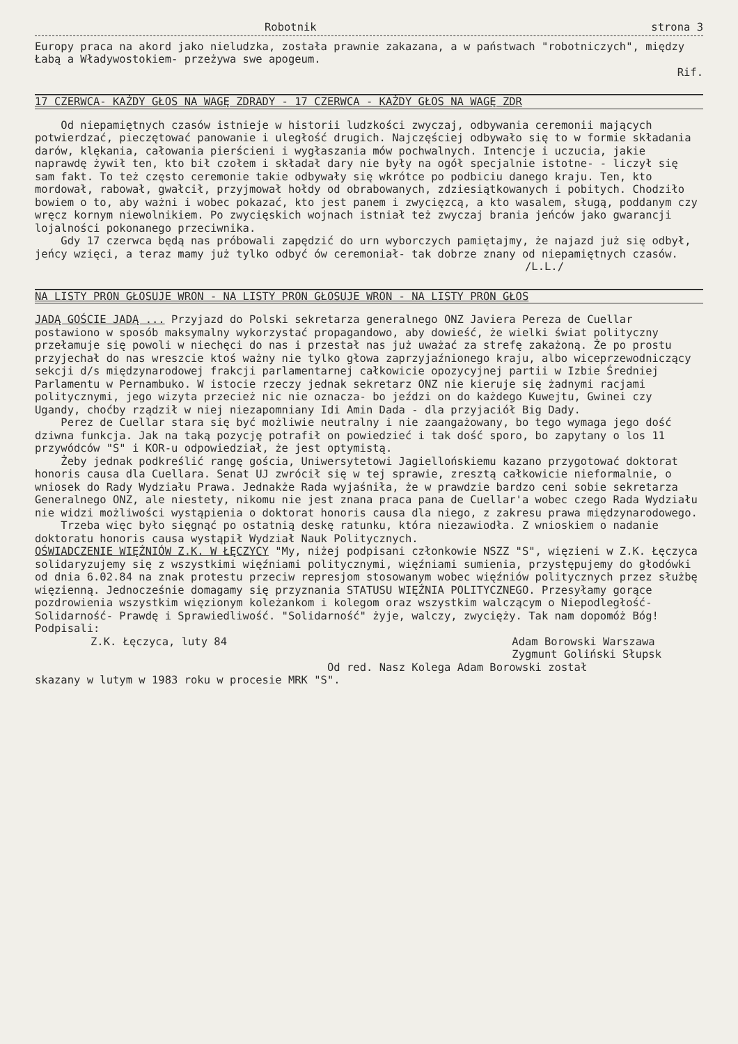Robotnik strona 3
Europy praca na akord jako nieludzka, została prawnie zakazana, a w państwach "robotniczych", między Łabą a Władywostokiem- przeżywa swe apogeum.
Rif.
17 CZERWCA- KAŻDY GŁOS NA WAGĘ ZDRADY - 17 CZERWCA - KAŻDY GŁOS NA WAGĘ ZDR
Od niepamiętnych czasów istnieje w historii ludzkości zwyczaj, odbywania ceremonii mających potwierdzać, pieczętować panowanie i uległość drugich. Najczęściej odbywało się to w formie składania darów, klękania, całowania pierścieni i wygłaszania mów pochwalnych. Intencje i uczucia, jakie naprawdę żywił ten, kto bił czołem i składał dary nie były na ogół specjalnie istotne- - liczył się sam fakt. To też często ceremonie takie odbywały się wkrótce po podbiciu danego kraju. Ten, kto mordował, rabował, gwałcił, przyjmował hołdy od obrabowanych, zdziesiątkowanych i pobitych. Chodziło bowiem o to, aby ważni i wobec pokazać, kto jest panem i zwycięzcą, a kto wasalem, sługą, poddanym czy wręcz kornym niewolnikiem. Po zwycięskich wojnach istniał też zwyczaj brania jeńców jako gwarancji lojalności pokonanego przeciwnika. Gdy 17 czerwca będą nas próbowali zapędzić do urn wyborczych pamiętajmy, że najazd już się odbył, jeńcy wzięci, a teraz mamy już tylko odbyć ów ceremoniał- tak dobrze znany od niepamiętnych czasów.
/L.L./
NA LISTY PRON GŁOSUJE WRON - NA LISTY PRON GŁOSUJE WRON - NA LISTY PRON GŁOS
JADĄ GOŚCIE JADĄ ... Przyjazd do Polski sekretarza generalnego ONZ Javiera Pereza de Cuellar postawiono w sposób maksymalny wykorzystać propagandowo, aby dowieść, że wielki świat polityczny przełamuje się powoli w niechęci do nas i przestał nas już uważać za strefę zakażoną. Że po prostu przyjechał do nas wreszcie ktoś ważny nie tylko głowa zaprzyjaźnionego kraju, albo wiceprzewodniczący sekcji d/s międzynarodowej frakcji parlamentarnej całkowicie opozycyjnej partii w Izbie Średniej Parlamentu w Pernambuko. W istocie rzeczy jednak sekretarz ONZ nie kieruje się żadnymi racjami politycznymi, jego wizyta przecież nic nie oznacza- bo jeździ on do każdego Kuwejtu, Gwinei czy Ugandy, choćby rządził w niej niezapomniany Idi Amin Dada - dla przyjaciół Big Dady. Perez de Cuellar stara się być możliwie neutralny i nie zaangażowany, bo tego wymaga jego dość dziwna funkcja. Jak na taką pozycję potrafił on powiedzieć i tak dość sporo, bo zapytany o los 11 przywódców "S" i KOR-u odpowiedział, że jest optymistą. Żeby jednak podkreślić rangę gościa, Uniwersytetowi Jagiellońskiemu kazano przygotować doktorat honoris causa dla Cuellara. Senat UJ zwrócił się w tej sprawie, zresztą całkowicie nieformalnie, o wniosek do Rady Wydziału Prawa. Jednakże Rada wyjaśniła, że w prawdzie bardzo ceni sobie sekretarza Generalnego ONZ, ale niestety, nikomu nie jest znana praca pana de Cuellar'a wobec czego Rada Wydziału nie widzi możliwości wystąpienia o doktorat honoris causa dla niego, z zakresu prawa międzynarodowego. Trzeba więc było sięgnąć po ostatnią deskę ratunku, która niezawiodła. Z wnioskiem o nadanie doktoratu honoris causa wystąpił Wydział Nauk Politycznych.
OŚWIADCZENIE WIĘŹNIÓW Z.K. W ŁĘCZYCY "My, niżej podpisani członkowie NSZZ "S", więzieni w Z.K. Łęczyca solidaryzujemy się z wszystkimi więźniami politycznymi, więźniami sumienia, przystępujemy do głodówki od dnia 6.02.84 na znak protestu przeciw represjom stosowanym wobec więźniów politycznych przez służbę więzienną. Jednocześnie domagamy się przyznania STATUSU WIĘŹNIA POLITYCZNEGO. Przesyłamy gorące pozdrowienia wszystkim więzionym koleżankom i kolegom oraz wszystkim walczącym o Niepodległość- Solidarność- Prawdę i Sprawiedliwość. "Solidarność" żyje, walczy, zwycięży. Tak nam dopomóż Bóg! Podpisali:
Z.K. Łęczyca, luty 84 Adam Borowski Warszawa
Zygmunt Goliński Słupsk
Od red. Nasz Kolega Adam Borowski został
skazany w lutym w 1983 roku w procesie MRK "S".